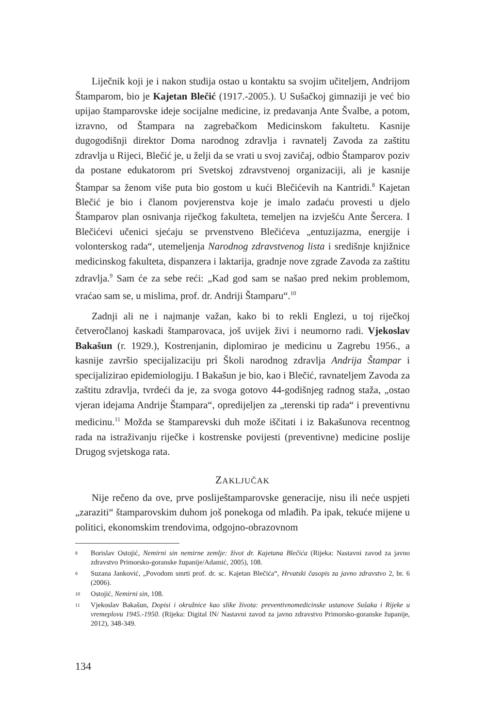Liječnik koji je i nakon studija ostao u kontaktu sa svojim učiteljem, Andrijom Štamparom, bio je Kajetan Blečić (1917.-2005.). U Sušačkoj gimnaziji je već bio upijao štamparovske ideje socijalne medicine, iz predavanja Ante Švalbe, a potom, izravno, od Štampara na zagrebačkom Medicinskom fakultetu. Kasnije dugogodišnji direktor Doma narodnog zdravlja i ravnatelj Zavoda za zaštitu zdravlja u Rijeci, Blečić je, u želji da se vrati u svoj zavičaj, odbio Štamparov poziv da postane edukatorom pri Svetskoj zdravstvenoj organizaciji, ali je kasnije Štampar sa ženom više puta bio gostom u kući Blečićevih na Kantridi.<sup>8</sup> Kajetan Blečić je bio i članom povjerenstva koje je imalo zadaću provesti u djelo Štamparov plan osnivanja riječkog fakulteta, temeljen na izvješću Ante Šercera. I Blečićevi učenici sjećaju se prvenstveno Blečićeva „entuzijazma, energije i volonterskog rada“, utemeljenja Narodnog zdravstvenog lista i središnje knjižnice medicinskog fakulteta, dispanzera i laktarija, gradnje nove zgrade Zavoda za zaštitu zdravlja.<sup>9</sup> Sam će za sebe reći: „Kad god sam se našao pred nekim problemom, vraćao sam se, u mislima, prof. dr. Andriji Štamparu“.<sup>10</sup>
Zadnji ali ne i najmanje važan, kako bi to rekli Englezi, u toj riječkoj četveročlanoj kaskadi štamparovaca, još uvijek živi i neumorno radi. Vjekoslav Bakašun (r. 1929.), Kostrenjanin, diplomirao je medicinu u Zagrebu 1956., a kasnije završio specijalizaciju pri Školi narodnog zdravlja Andrija Štampar i specijalizirao epidemiologiju. I Bakašun je bio, kao i Blečić, ravnateljem Zavoda za zaštitu zdravlja, tvrdeći da je, za svoga gotovo 44-godišnjeg radnog staža, „ostao vjeran idejama Andrije Štampara“, opredijeljen za „terenski tip rada“ i preventivnu medicinu.<sup>11</sup> Možda se štamparevski duh može iščitati i iz Bakašunova recentnog rada na istraživanju riječke i kostrenske povijesti (preventivne) medicine poslije Drugog svjetskoga rata.
ZAKLJUČAK
Nije rečeno da ove, prve posliještamparovske generacije, nisu ili neće uspjeti „zaraziti“ štamparovskim duhom još ponekoga od mlađih. Pa ipak, tekuće mijene u politici, ekonomskim trendovima, odgojno-obrazovnom
8 Borislav Ostojić, Nemirni sin nemirne zemlje: život dr. Kajetana Blečića (Rijeka: Nastavni zavod za javno zdravstvo Primorsko-goranske županije/Adamić, 2005), 108.
9 Suzana Janković, „Povodom smrti prof. dr. sc. Kajetan Blečića“, Hrvatski časopis za javno zdravstvo 2, br. 6 (2006).
10 Ostojić, Nemirni sin, 108.
11 Vjekoslav Bakašun, Dopisi i okružnice kao slike života: preventivnomedicinske ustanove Sušaka i Rijeke u vremeplovu 1945.-1950. (Rijeka: Digital IN/ Nastavni zavod za javno zdravstvo Primorsko-goranske županije, 2012), 348-349.
134